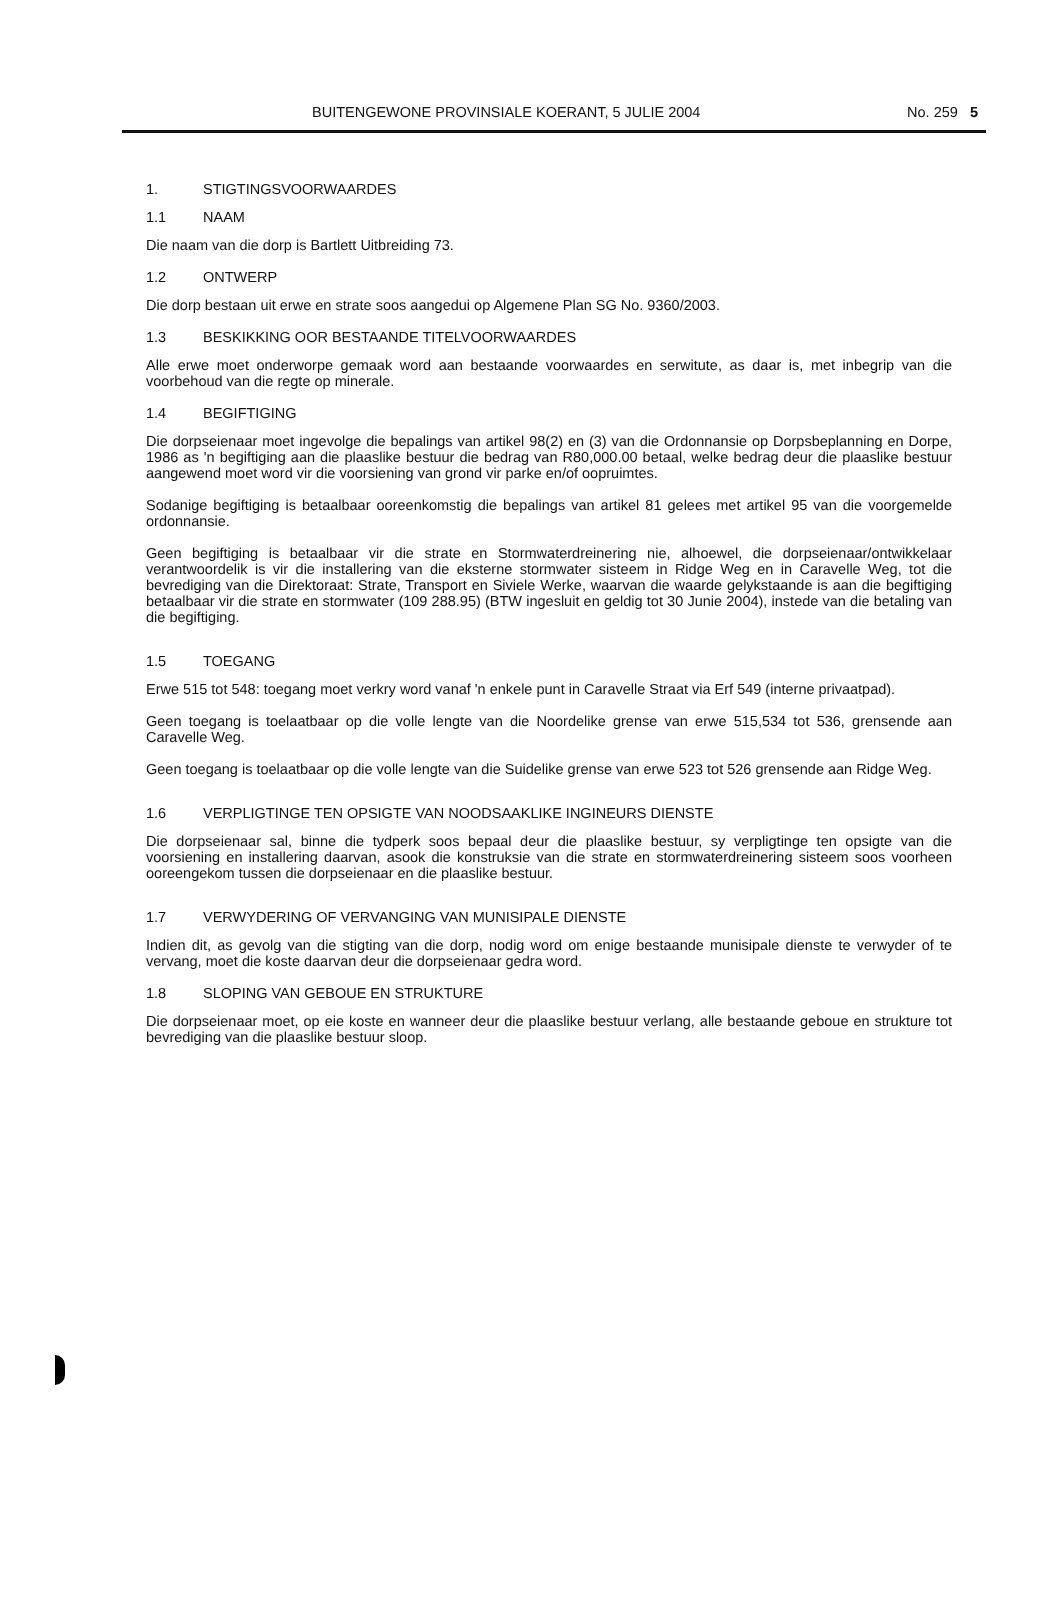BUITENGEWONE PROVINSIALE KOERANT, 5 JULIE 2004
No. 259 5
1. STIGTINGSVOORWAARDES
1.1 NAAM
Die naam van die dorp is Bartlett Uitbreiding 73.
1.2 ONTWERP
Die dorp bestaan uit erwe en strate soos aangedui op Algemene Plan SG No. 9360/2003.
1.3 BESKIKKING OOR BESTAANDE TITELVOORWAARDES
Alle erwe moet onderworpe gemaak word aan bestaande voorwaardes en serwitute, as daar is, met inbegrip van die voorbehoud van die regte op minerale.
1.4 BEGIFTIGING
Die dorpseienaar moet ingevolge die bepalings van artikel 98(2) en (3) van die Ordonnansie op Dorpsbeplanning en Dorpe, 1986 as 'n begiftiging aan die plaaslike bestuur die bedrag van R80,000.00 betaal, welke bedrag deur die plaaslike bestuur aangewend moet word vir die voorsiening van grond vir parke en/of oopruimtes.
Sodanige begiftiging is betaalbaar ooreenkomstig die bepalings van artikel 81 gelees met artikel 95 van die voorgemelde ordonnansie.
Geen begiftiging is betaalbaar vir die strate en Stormwaterdreinering nie, alhoewel, die dorpseienaar/ontwikkelaar verantwoordelik is vir die installering van die eksterne stormwater sisteem in Ridge Weg en in Caravelle Weg, tot die bevrediging van die Direktoraat: Strate, Transport en Siviele Werke, waarvan die waarde gelykstaande is aan die begiftiging betaalbaar vir die strate en stormwater (109 288.95) (BTW ingesluit en geldig tot 30 Junie 2004), instede van die betaling van die begiftiging.
1.5 TOEGANG
Erwe 515 tot 548: toegang moet verkry word vanaf 'n enkele punt in Caravelle Straat via Erf 549 (interne privaatpad).
Geen toegang is toelaatbaar op die volle lengte van die Noordelike grense van erwe 515,534 tot 536, grensende aan Caravelle Weg.
Geen toegang is toelaatbaar op die volle lengte van die Suidelike grense van erwe 523 tot 526 grensende aan Ridge Weg.
1.6 VERPLIGTINGE TEN OPSIGTE VAN NOODSAAKLIKE INGINEURS DIENSTE
Die dorpseienaar sal, binne die tydperk soos bepaal deur die plaaslike bestuur, sy verpligtinge ten opsigte van die voorsiening en installering daarvan, asook die konstruksie van die strate en stormwaterdreinering sisteem soos voorheen ooreengekom tussen die dorpseienaar en die plaaslike bestuur.
1.7 VERWYDERING OF VERVANGING VAN MUNISIPALE DIENSTE
Indien dit, as gevolg van die stigting van die dorp, nodig word om enige bestaande munisipale dienste te verwyder of te vervang, moet die koste daarvan deur die dorpseienaar gedra word.
1.8 SLOPING VAN GEBOUE EN STRUKTURE
Die dorpseienaar moet, op eie koste en wanneer deur die plaaslike bestuur verlang, alle bestaande geboue en strukture tot bevrediging van die plaaslike bestuur sloop.